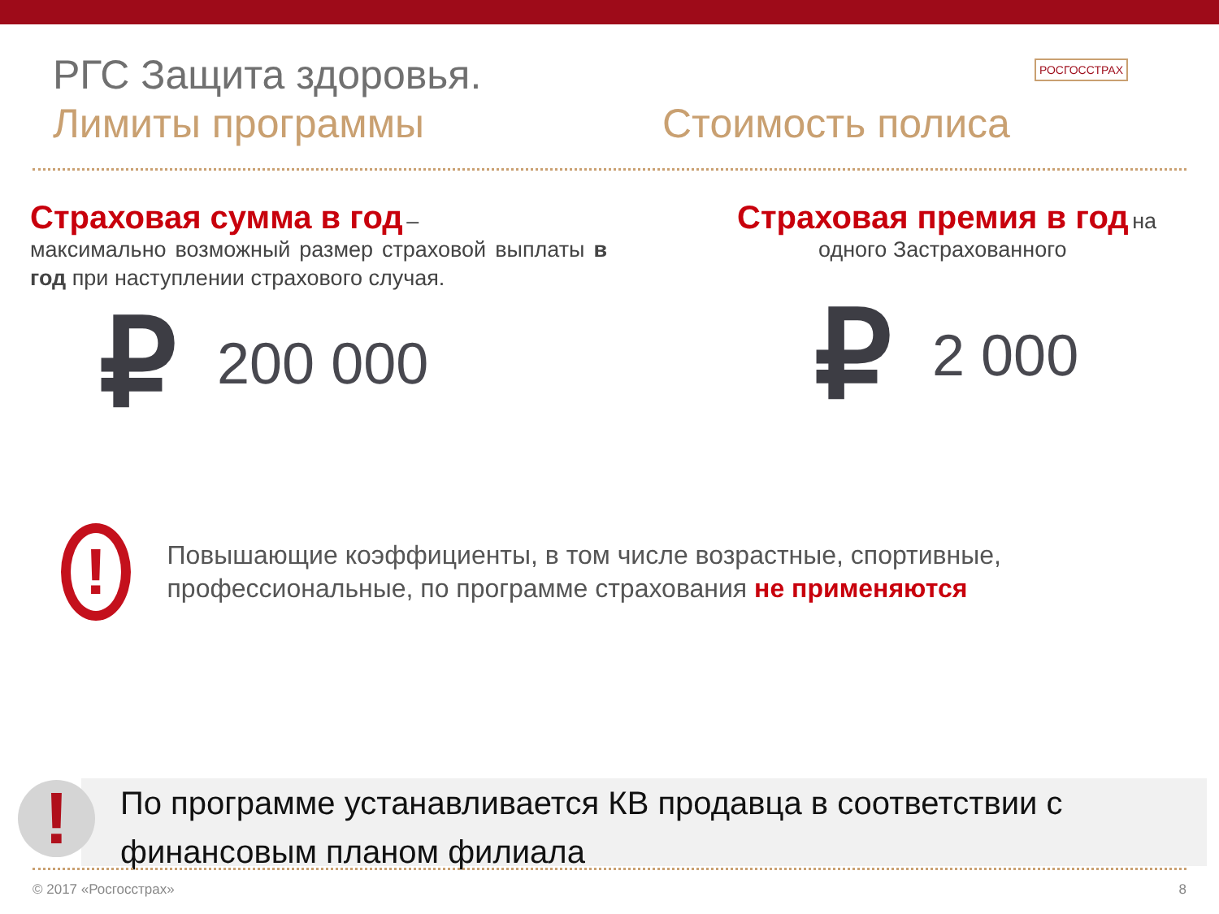РГС Защита здоровья.
Лимиты программы Стоимость полиса
РОСГОССТРАХ
Страховая сумма в год –
максимально возможный размер страховой выплаты в год при наступлении страхового случая.
₽ 200 000
Страховая премия в год на
одного Застрахованного
₽ 2 000
!
Повышающие коэффициенты, в том числе возрастные, спортивные, профессиональные, по программе страхования не применяются
По программе устанавливается КВ продавца в соответствии с финансовым планом филиала
!
© 2017 «Росгосстрах» 8